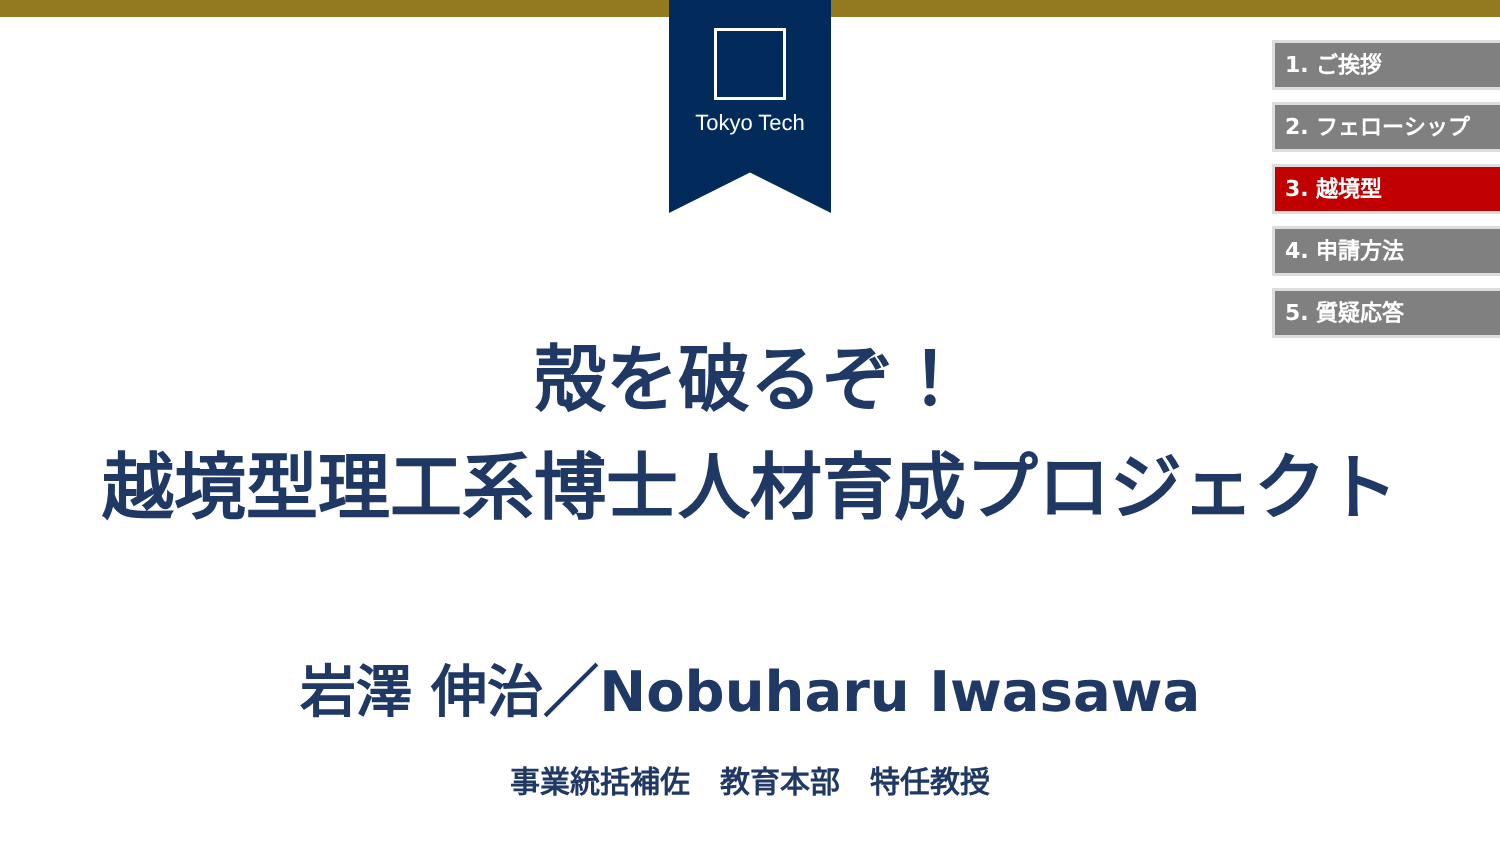Tokyo Tech
1. ご挨拶
2. フェローシップ
3. 越境型
4. 申請方法
5. 質疑応答
殻を破るぞ！
越境型理工系博士人材育成プロジェクト
岩澤 伸治／Nobuharu Iwasawa
事業統括補佐　教育本部　特任教授